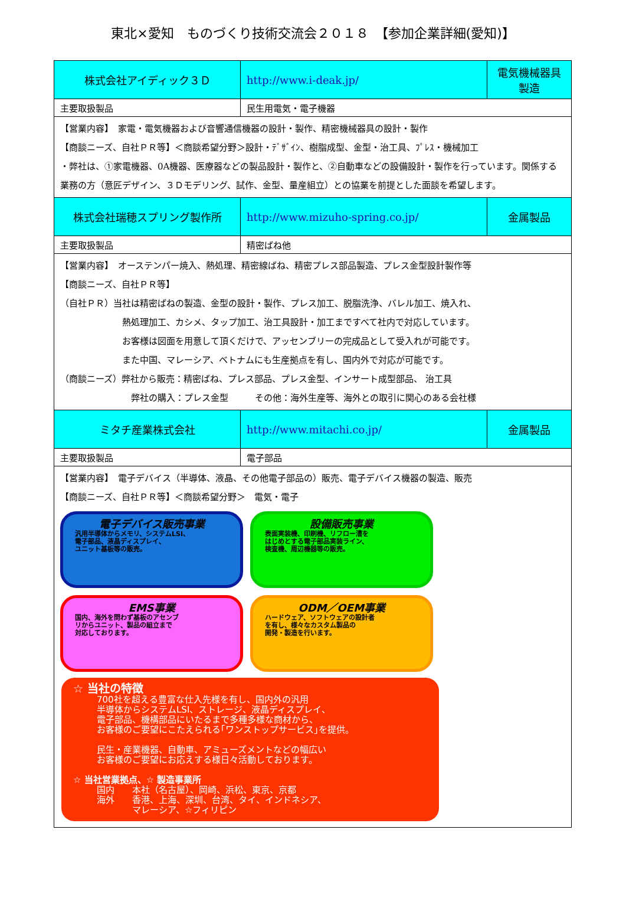東北×愛知　ものづくり技術交流会２０１８　【参加企業詳細(愛知)】
| 株式会社アイディック３Ｄ | http://www.i-deak.jp/ | 電気機械器具製造 |
| 主要取扱製品 | 民生用電気・電子機器 | |
| 【営業内容】 家電・電気機器および音響通信機器の設計・製作、精密機械器具の設計・製作 【商談ニーズ、自社ＰＲ等】＜商談希望分野＞設計・ﾃﾞｻﾞｲﾝ、樹脂成型、金型・治工具、ﾌﾟﾚｽ・機械加工 ・弊社は、①家電機器、0A機器、医療器などの製品設計・製作と、②自動車などの設備設計・製作を行っています。関係する業務の方（意匠デザイン、３Ｄモデリング、試作、金型、量産組立）との協業を前提とした面談を希望します。 | | |
| 株式会社瑞穂スプリング製作所 | http://www.mizuho-spring.co.jp/ | 金属製品 |
| 主要取扱製品 | 精密ばね他 | |
| 【営業内容】 オーステンパー焼入、熱処理、精密線ばね、精密プレス部品製造、プレス金型設計製作等 【商談ニーズ、自社ＰＲ等】 （自社ＰＲ）当社は精密ばねの製造、金型の設計・製作、プレス加工、脱脂洗浄、バレル加工、焼入れ、 熱処理加工、カシメ、タップ加工、治工具設計・加工まですべて社内で対応しています。 お客様は図面を用意して頂くだけで、アッセンブリーの完成品として受入れが可能です。 また中国、マレーシア、ベトナムにも生産拠点を有し、国内外で対応が可能です。 （商談ニーズ）弊社から販売：精密ばね、プレス部品、プレス金型、インサート成型部品、 治工具 弊社の購入：プレス金型 その他：海外生産等、海外との取引に関心のある会社様 | | |
| ミタチ産業株式会社 | http://www.mitachi.co.jp/ | 金属製品 |
| 主要取扱製品 | 電子部品 | |
| 【営業内容】 電子デバイス（半導体、液晶、その他電子部品の）販売、電子デバイス機器の製造、販売 【商談ニーズ、自社ＰＲ等】＜商談希望分野＞ 電気・電子 電子デバイス販売事業 汎用半導体からメモリ、システムLSI、 電子部品、液晶ディスプレイ、 ユニット基板等の販売。 設備販売事業 表面実装機、印刷機、リフロー漕を はじめとする電子部品実装ライン、 検査機、周辺機器等の販売。 EMS事業 国内、海外を問わず基板のアセンブ リからユニット、製品の組立まで 対応しております。 ODM／OEM事業 ハードウェア、ソフトウェアの設計者 を有し、様々なカスタム製品の 開発・製造を行います。 ☆ 当社の特徴 700社を超える豊富な仕入先様を有し、国内外の汎用 半導体からシステムLSI、ストレージ、液晶ディスプレイ、 電子部品、機構部品にいたるまで多種多様な商材から、 お客様のご要望にこたえられる｢ワンストップサービス｣を提供。 民生・産業機器、自動車、アミューズメントなどの幅広い お客様のご要望にお応えする様日々活動しております。 ☆ 当社営業拠点、☆ 製造事業所 国内 本社（名古屋）、岡崎、浜松、東京、京都 海外 香港、上海、深圳、台湾、タイ、インドネシア、 マレーシア、☆フィリピン | | |